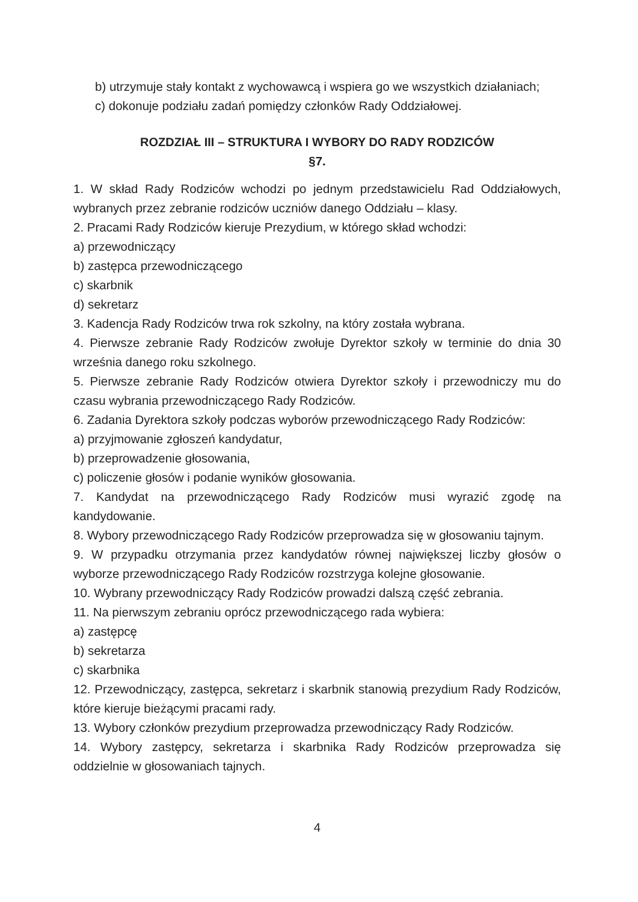b) utrzymuje stały kontakt z wychowawcą i wspiera go we wszystkich działaniach;
c) dokonuje podziału zadań pomiędzy członków Rady Oddziałowej.
ROZDZIAŁ III – STRUKTURA I WYBORY DO RADY RODZICÓW
§7.
1. W skład Rady Rodziców wchodzi po jednym przedstawicielu Rad Oddziałowych, wybranych przez zebranie rodziców uczniów danego Oddziału – klasy.
2. Pracami Rady Rodziców kieruje Prezydium, w którego skład wchodzi:
a) przewodniczący
b) zastępca przewodniczącego
c) skarbnik
d) sekretarz
3. Kadencja Rady Rodziców trwa rok szkolny, na który została wybrana.
4. Pierwsze zebranie Rady Rodziców zwołuje Dyrektor szkoły w terminie do dnia 30 września danego roku szkolnego.
5. Pierwsze zebranie Rady Rodziców otwiera Dyrektor szkoły i przewodniczy mu do czasu wybrania przewodniczącego Rady Rodziców.
6. Zadania Dyrektora szkoły podczas wyborów przewodniczącego Rady Rodziców:
a) przyjmowanie zgłoszeń kandydatur,
b) przeprowadzenie głosowania,
c) policzenie głosów i podanie wyników głosowania.
7. Kandydat na przewodniczącego Rady Rodziców musi wyrazić zgodę na kandydowanie.
8. Wybory przewodniczącego Rady Rodziców przeprowadza się w głosowaniu tajnym.
9. W przypadku otrzymania przez kandydatów równej największej liczby głosów o wyborze przewodniczącego Rady Rodziców rozstrzyga kolejne głosowanie.
10. Wybrany przewodniczący Rady Rodziców prowadzi dalszą część zebrania.
11. Na pierwszym zebraniu oprócz przewodniczącego rada wybiera:
a) zastępcę
b) sekretarza
c) skarbnika
12. Przewodniczący, zastępca, sekretarz i skarbnik stanowią prezydium Rady Rodziców, które kieruje bieżącymi pracami rady.
13. Wybory członków prezydium przeprowadza przewodniczący Rady Rodziców.
14. Wybory zastępcy, sekretarza i skarbnika Rady Rodziców przeprowadza się oddzielnie w głosowaniach tajnych.
4